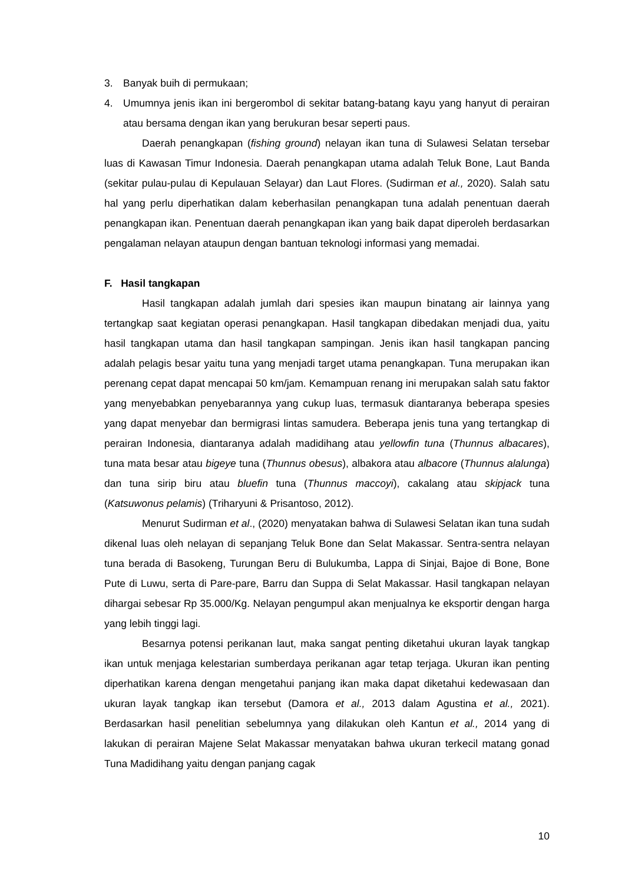3. Banyak buih di permukaan;
4. Umumnya jenis ikan ini bergerombol di sekitar batang-batang kayu yang hanyut di perairan atau bersama dengan ikan yang berukuran besar seperti paus.
Daerah penangkapan (fishing ground) nelayan ikan tuna di Sulawesi Selatan tersebar luas di Kawasan Timur Indonesia. Daerah penangkapan utama adalah Teluk Bone, Laut Banda (sekitar pulau-pulau di Kepulauan Selayar) dan Laut Flores. (Sudirman et al., 2020). Salah satu hal yang perlu diperhatikan dalam keberhasilan penangkapan tuna adalah penentuan daerah penangkapan ikan. Penentuan daerah penangkapan ikan yang baik dapat diperoleh berdasarkan pengalaman nelayan ataupun dengan bantuan teknologi informasi yang memadai.
F. Hasil tangkapan
Hasil tangkapan adalah jumlah dari spesies ikan maupun binatang air lainnya yang tertangkap saat kegiatan operasi penangkapan. Hasil tangkapan dibedakan menjadi dua, yaitu hasil tangkapan utama dan hasil tangkapan sampingan. Jenis ikan hasil tangkapan pancing adalah pelagis besar yaitu tuna yang menjadi target utama penangkapan. Tuna merupakan ikan perenang cepat dapat mencapai 50 km/jam. Kemampuan renang ini merupakan salah satu faktor yang menyebabkan penyebarannya yang cukup luas, termasuk diantaranya beberapa spesies yang dapat menyebar dan bermigrasi lintas samudera. Beberapa jenis tuna yang tertangkap di perairan Indonesia, diantaranya adalah madidihang atau yellowfin tuna (Thunnus albacares), tuna mata besar atau bigeye tuna (Thunnus obesus), albakora atau albacore (Thunnus alalunga) dan tuna sirip biru atau bluefin tuna (Thunnus maccoyi), cakalang atau skipjack tuna (Katsuwonus pelamis) (Triharyuni & Prisantoso, 2012).
Menurut Sudirman et al., (2020) menyatakan bahwa di Sulawesi Selatan ikan tuna sudah dikenal luas oleh nelayan di sepanjang Teluk Bone dan Selat Makassar. Sentra-sentra nelayan tuna berada di Basokeng, Turungan Beru di Bulukumba, Lappa di Sinjai, Bajoe di Bone, Bone Pute di Luwu, serta di Pare-pare, Barru dan Suppa di Selat Makassar. Hasil tangkapan nelayan dihargai sebesar Rp 35.000/Kg. Nelayan pengumpul akan menjualnya ke eksportir dengan harga yang lebih tinggi lagi.
Besarnya potensi perikanan laut, maka sangat penting diketahui ukuran layak tangkap ikan untuk menjaga kelestarian sumberdaya perikanan agar tetap terjaga. Ukuran ikan penting diperhatikan karena dengan mengetahui panjang ikan maka dapat diketahui kedewasaan dan ukuran layak tangkap ikan tersebut (Damora et al., 2013 dalam Agustina et al., 2021). Berdasarkan hasil penelitian sebelumnya yang dilakukan oleh Kantun et al., 2014 yang di lakukan di perairan Majene Selat Makassar menyatakan bahwa ukuran terkecil matang gonad Tuna Madidihang yaitu dengan panjang cagak
10